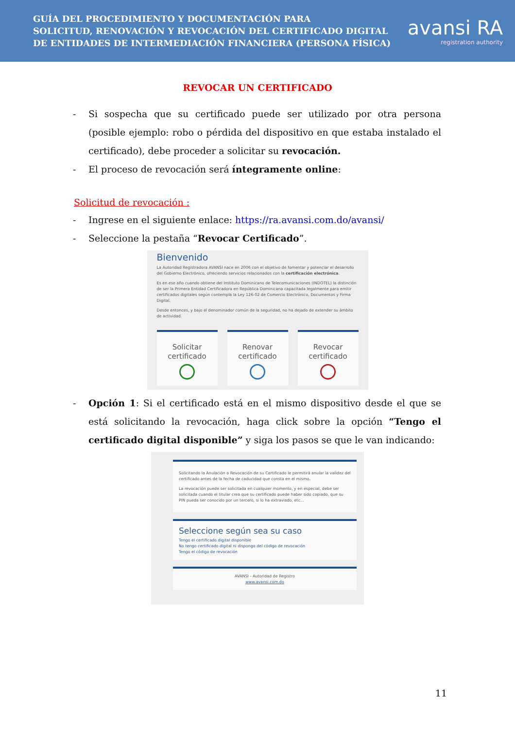GUÍA DEL PROCEDIMIENTO Y DOCUMENTACIÓN PARA
SOLICITUD, RENOVACIÓN Y REVOCACIÓN DEL CERTIFICADO DIGITAL
DE ENTIDADES DE INTERMEDIACIÓN FINANCIERA (PERSONA FÍSICA)
avansi RA
registration authority
REVOCAR UN CERTIFICADO
- Si sospecha que su certificado puede ser utilizado por otra persona (posible ejemplo: robo o pérdida del dispositivo en que estaba instalado el certificado), debe proceder a solicitar su revocación.
- El proceso de revocación será íntegramente online:
Solicitud de revocación :
- Ingrese en el siguiente enlace: https://ra.avansi.com.do/avansi/
- Seleccione la pestaña “Revocar Certificado”.
Bienvenido
La Autoridad Registradora AVANSI nace en 2006 con el objetivo de fomentar y potenciar el desarrollo del Gobierno Electrónico, ofreciendo servicios relacionados con la certificación electrónica.
Es en ese año cuando obtiene del Instituto Dominicano de Telecomunicaciones (INDOTEL) la distinción de ser la Primera Entidad Certificadora en República Dominicana capacitada legalmente para emitir certificados digitales según contempla la Ley 126-02 de Comercio Electrónico, Documentos y Firma Digital.
Desde entonces, y bajo el denominador común de la seguridad, no ha dejado de extender su ámbito de actividad.
Solicitar
certificado
Renovar
certificado
Revocar
certificado
- Opción 1: Si el certificado está en el mismo dispositivo desde el que se está solicitando la revocación, haga click sobre la opción “Tengo el certificado digital disponible” y siga los pasos se que le van indicando:
Solicitando la Anulación o Revocación de su Certificado le permitirá anular la validez del certificado antes de la fecha de caducidad que consta en el mismo.
La revocación puede ser solicitada en cualquier momento, y en especial, debe ser solicitada cuando el titular crea que su certificado puede haber sido copiado, que su PIN pueda ser conocido por un tercero, si lo ha extraviado, etc...
Seleccione según sea su caso
Tengo el certificado digital disponible
No tengo certificado digital ni dispongo del código de revocación
Tengo el código de revocación
AVANSI - Autoridad de Registro
www.avansi.com.do
11